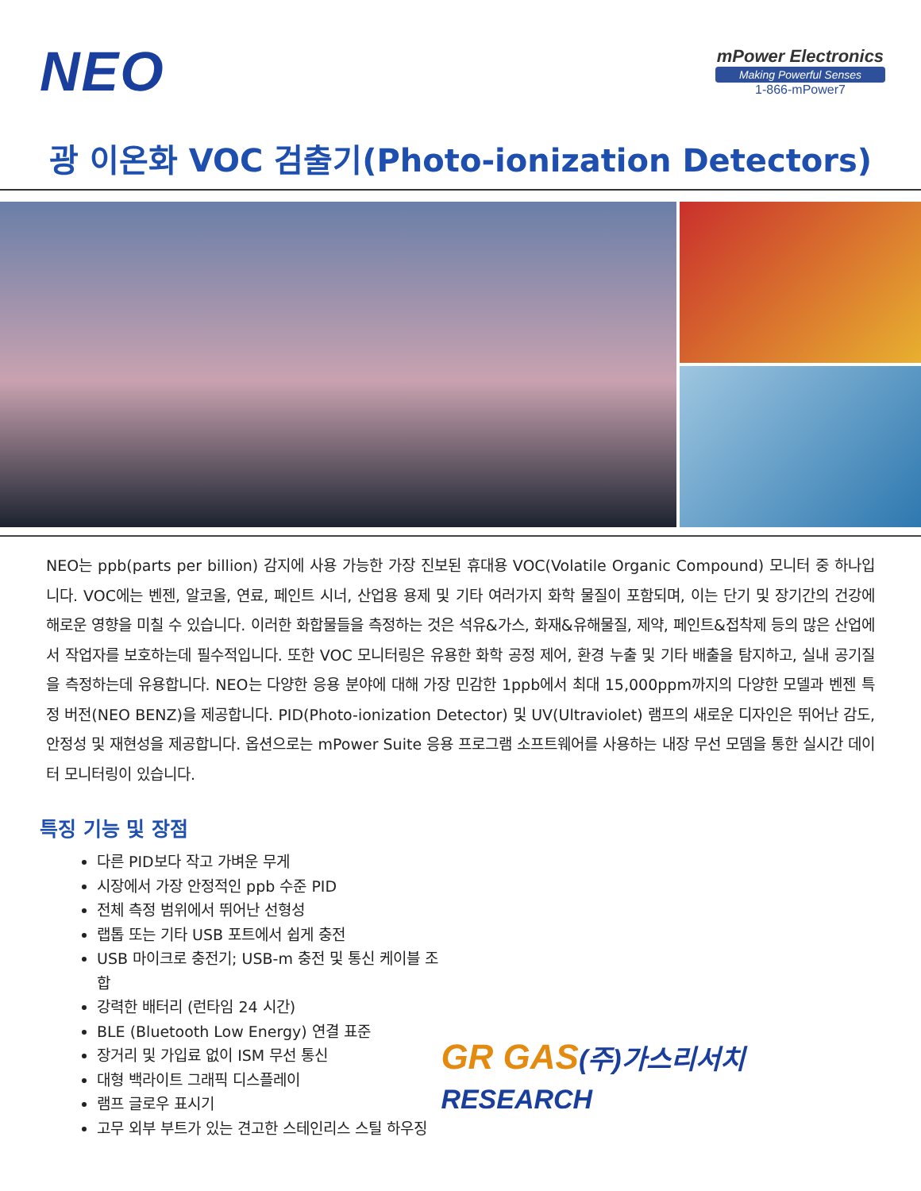NEO
mPower Electronics
Making Powerful Senses
1-866-mPower7
광 이온화 VOC 검출기(Photo-ionization Detectors)
NEO는 ppb(parts per billion) 감지에 사용 가능한 가장 진보된 휴대용 VOC(Volatile Organic Compound) 모니터 중 하나입니다. VOC에는 벤젠, 알코올, 연료, 페인트 시너, 산업용 용제 및 기타 여러가지 화학 물질이 포함되며, 이는 단기 및 장기간의 건강에 해로운 영향을 미칠 수 있습니다. 이러한 화합물들을 측정하는 것은 석유&가스, 화재&유해물질, 제약, 페인트&접착제 등의 많은 산업에서 작업자를 보호하는데 필수적입니다. 또한 VOC 모니터링은 유용한 화학 공정 제어, 환경 누출 및 기타 배출을 탐지하고, 실내 공기질을 측정하는데 유용합니다. NEO는 다양한 응용 분야에 대해 가장 민감한 1ppb에서 최대 15,000ppm까지의 다양한 모델과 벤젠 특정 버전(NEO BENZ)을 제공합니다. PID(Photo-ionization Detector) 및 UV(Ultraviolet) 램프의 새로운 디자인은 뛰어난 감도, 안정성 및 재현성을 제공합니다. 옵션으로는 mPower Suite 응용 프로그램 소프트웨어를 사용하는 내장 무선 모뎀을 통한 실시간 데이터 모니터링이 있습니다.
특징 기능 및 장점
다른 PID보다 작고 가벼운 무게
시장에서 가장 안정적인 ppb 수준 PID
전체 측정 범위에서 뛰어난 선형성
랩톱 또는 기타 USB 포트에서 쉽게 충전
USB 마이크로 충전기; USB-m 충전 및 통신 케이블 조합
강력한 배터리 (런타임 24 시간)
BLE (Bluetooth Low Energy) 연결 표준
장거리 및 가입료 없이 ISM 무선 통신
대형 백라이트 그래픽 디스플레이
램프 글로우 표시기
고무 외부 부트가 있는 견고한 스테인리스 스틸 하우징
GR GAS(주)가스리서치 RESEARCH